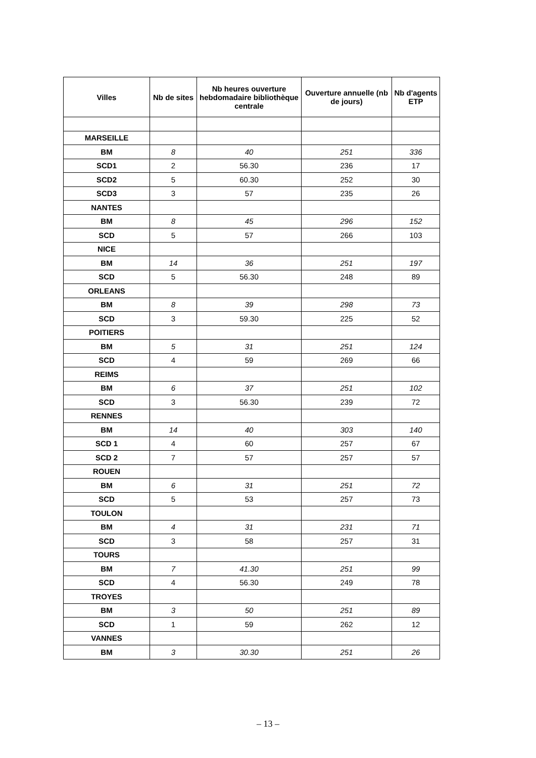| Villes | Nb de sites | Nb heures ouverture hebdomadaire bibliothèque centrale | Ouverture annuelle (nb de jours) | Nb d'agents ETP |
| --- | --- | --- | --- | --- |
| MARSEILLE | | | | |
| BM | 8 | 40 | 251 | 336 |
| SCD1 | 2 | 56.30 | 236 | 17 |
| SCD2 | 5 | 60.30 | 252 | 30 |
| SCD3 | 3 | 57 | 235 | 26 |
| NANTES | | | | |
| BM | 8 | 45 | 296 | 152 |
| SCD | 5 | 57 | 266 | 103 |
| NICE | | | | |
| BM | 14 | 36 | 251 | 197 |
| SCD | 5 | 56.30 | 248 | 89 |
| ORLEANS | | | | |
| BM | 8 | 39 | 298 | 73 |
| SCD | 3 | 59.30 | 225 | 52 |
| POITIERS | | | | |
| BM | 5 | 31 | 251 | 124 |
| SCD | 4 | 59 | 269 | 66 |
| REIMS | | | | |
| BM | 6 | 37 | 251 | 102 |
| SCD | 3 | 56.30 | 239 | 72 |
| RENNES | | | | |
| BM | 14 | 40 | 303 | 140 |
| SCD 1 | 4 | 60 | 257 | 67 |
| SCD 2 | 7 | 57 | 257 | 57 |
| ROUEN | | | | |
| BM | 6 | 31 | 251 | 72 |
| SCD | 5 | 53 | 257 | 73 |
| TOULON | | | | |
| BM | 4 | 31 | 231 | 71 |
| SCD | 3 | 58 | 257 | 31 |
| TOURS | | | | |
| BM | 7 | 41.30 | 251 | 99 |
| SCD | 4 | 56.30 | 249 | 78 |
| TROYES | | | | |
| BM | 3 | 50 | 251 | 89 |
| SCD | 1 | 59 | 262 | 12 |
| VANNES | | | | |
| BM | 3 | 30.30 | 251 | 26 |
– 13 –